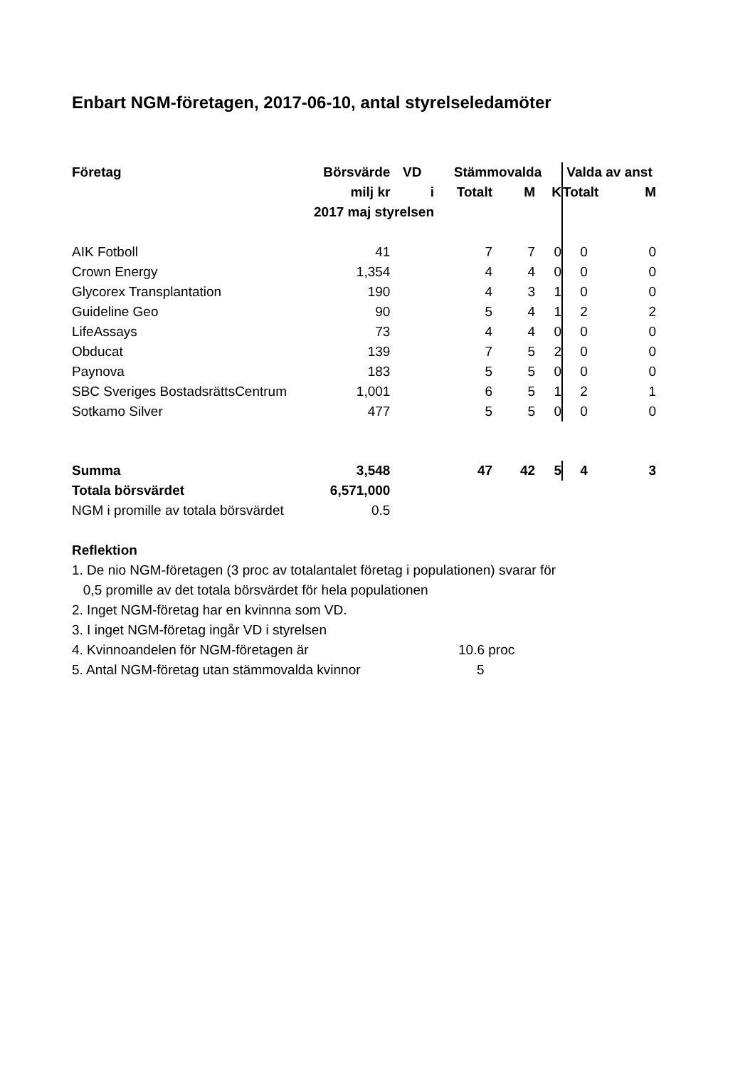Enbart NGM-företagen, 2017-06-10, antal styrelseledamöter
| Företag | Börsvärde | VD | Stämmovalda | | | Valda av anst | |
| --- | --- | --- | --- | --- | --- | --- | --- |
| | milj kr | i | Totalt | M | K | Totalt | M |
| | 2017 maj styrelsen | | | | | | |
| AIK Fotboll | 41 | | 7 | 7 | 0 | 0 | 0 |
| Crown Energy | 1,354 | | 4 | 4 | 0 | 0 | 0 |
| Glycorex Transplantation | 190 | | 4 | 3 | 1 | 0 | 0 |
| Guideline Geo | 90 | | 5 | 4 | 1 | 2 | 2 |
| LifeAssays | 73 | | 4 | 4 | 0 | 0 | 0 |
| Obducat | 139 | | 7 | 5 | 2 | 0 | 0 |
| Paynova | 183 | | 5 | 5 | 0 | 0 | 0 |
| SBC Sveriges BostadsrättsCentrum | 1,001 | | 6 | 5 | 1 | 2 | 1 |
| Sotkamo Silver | 477 | | 5 | 5 | 0 | 0 | 0 |
| Summa | 3,548 | | 47 | 42 | 5 | 4 | 3 |
| Totala börsvärdet | 6,571,000 | | | | | | |
| NGM i promille av totala börsvärdet | 0.5 | | | | | | |
Reflektion
1. De nio NGM-företagen (3 proc av totalantalet företag i populationen) svarar för
0,5 promille av det totala börsvärdet för hela populationen
2. Inget NGM-företag har en kvinnna som VD.
3. I inget NGM-företag ingår VD i styrelsen
4. Kvinnoandelen för NGM-företagen är 10.6 proc
5. Antal NGM-företag utan stämmovalda kvinnor 5